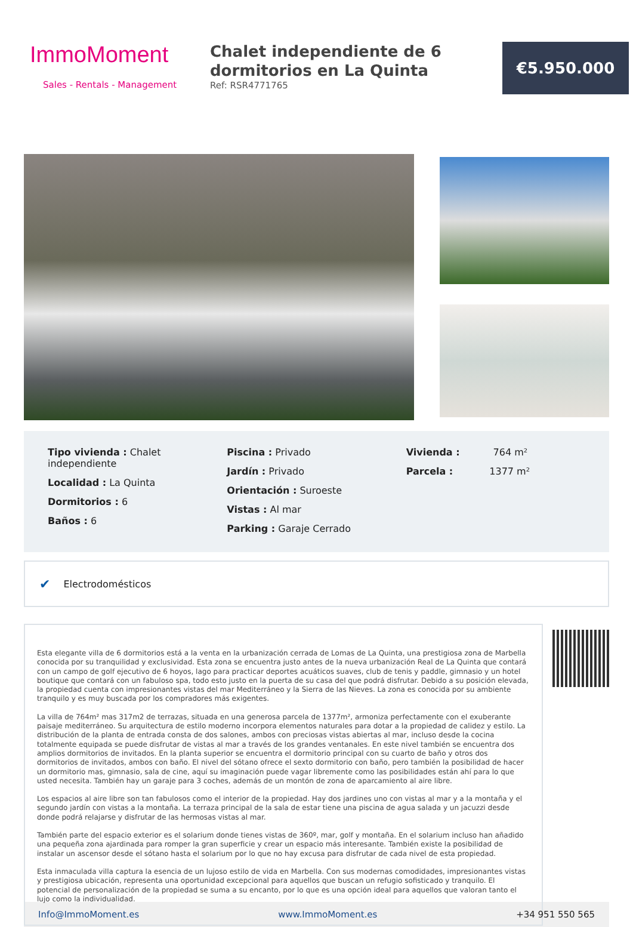ImmoMoment
Sales - Rentals - Management
Chalet independiente de 6 dormitorios en La Quinta
Ref: RSR4771765
€5.950.000
Tipo vivienda : Chalet independiente
Localidad : La Quinta
Dormitorios : 6
Baños : 6
Piscina : Privado
Jardín : Privado
Orientación : Suroeste
Vistas : Al mar
Parking : Garaje Cerrado
Vivienda : 764 m²
Parcela : 1377 m²
✔ Electrodomésticos
Esta elegante villa de 6 dormitorios está a la venta en la urbanización cerrada de Lomas de La Quinta, una prestigiosa zona de Marbella conocida por su tranquilidad y exclusividad. Esta zona se encuentra justo antes de la nueva urbanización Real de La Quinta que contará con un campo de golf ejecutivo de 6 hoyos, lago para practicar deportes acuáticos suaves, club de tenis y paddle, gimnasio y un hotel boutique que contará con un fabuloso spa, todo esto justo en la puerta de su casa del que podrá disfrutar. Debido a su posición elevada, la propiedad cuenta con impresionantes vistas del mar Mediterráneo y la Sierra de las Nieves. La zona es conocida por su ambiente tranquilo y es muy buscada por los compradores más exigentes.
La villa de 764m² mas 317m2 de terrazas, situada en una generosa parcela de 1377m², armoniza perfectamente con el exuberante paisaje mediterráneo. Su arquitectura de estilo moderno incorpora elementos naturales para dotar a la propiedad de calidez y estilo. La distribución de la planta de entrada consta de dos salones, ambos con preciosas vistas abiertas al mar, incluso desde la cocina totalmente equipada se puede disfrutar de vistas al mar a través de los grandes ventanales. En este nivel también se encuentra dos amplios dormitorios de invitados. En la planta superior se encuentra el dormitorio principal con su cuarto de baño y otros dos dormitorios de invitados, ambos con baño. El nivel del sótano ofrece el sexto dormitorio con baño, pero también la posibilidad de hacer un dormitorio mas, gimnasio, sala de cine, aquí su imaginación puede vagar libremente como las posibilidades están ahí para lo que usted necesita. También hay un garaje para 3 coches, además de un montón de zona de aparcamiento al aire libre.
Los espacios al aire libre son tan fabulosos como el interior de la propiedad. Hay dos jardines uno con vistas al mar y a la montaña y el segundo jardín con vistas a la montaña. La terraza principal de la sala de estar tiene una piscina de agua salada y un jacuzzi desde donde podrá relajarse y disfrutar de las hermosas vistas al mar.
También parte del espacio exterior es el solarium donde tienes vistas de 360º, mar, golf y montaña. En el solarium incluso han añadido una pequeña zona ajardinada para romper la gran superficie y crear un espacio más interesante. También existe la posibilidad de instalar un ascensor desde el sótano hasta el solarium por lo que no hay excusa para disfrutar de cada nivel de esta propiedad.
Esta inmaculada villa captura la esencia de un lujoso estilo de vida en Marbella. Con sus modernas comodidades, impresionantes vistas y prestigiosa ubicación, representa una oportunidad excepcional para aquellos que buscan un refugio sofisticado y tranquilo. El potencial de personalización de la propiedad se suma a su encanto, por lo que es una opción ideal para aquellos que valoran tanto el lujo como la individualidad.
Info@ImmoMoment.es www.ImmoMoment.es +34 951 550 565